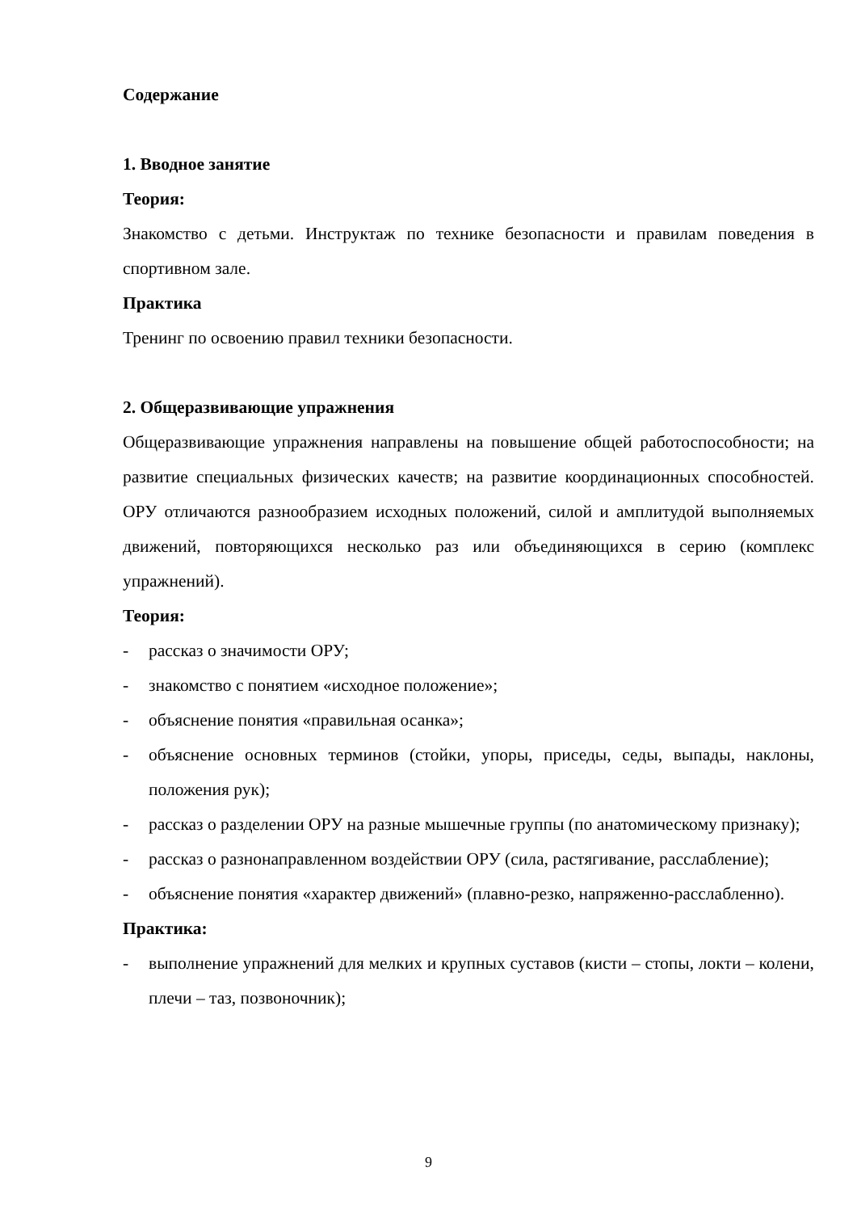Содержание
1. Вводное занятие
Теория:
Знакомство с детьми. Инструктаж по технике безопасности и правилам поведения в спортивном зале.
Практика
Тренинг по освоению правил техники безопасности.
2. Общеразвивающие упражнения
Общеразвивающие упражнения направлены на повышение общей работоспособности; на развитие специальных физических качеств; на развитие координационных способностей. ОРУ отличаются разнообразием исходных положений, силой и амплитудой выполняемых движений, повторяющихся несколько раз или объединяющихся в серию (комплекс упражнений).
Теория:
- рассказ о значимости ОРУ;
- знакомство с понятием «исходное положение»;
- объяснение понятия «правильная осанка»;
- объяснение основных терминов (стойки, упоры, приседы, седы, выпады, наклоны, положения рук);
- рассказ о разделении ОРУ на разные мышечные группы (по анатомическому признаку);
- рассказ о разнонаправленном воздействии ОРУ (сила, растягивание, расслабление);
- объяснение понятия «характер движений» (плавно-резко, напряженно-расслабленно).
Практика:
- выполнение упражнений для мелких и крупных суставов (кисти – стопы, локти – колени, плечи – таз, позвоночник);
9